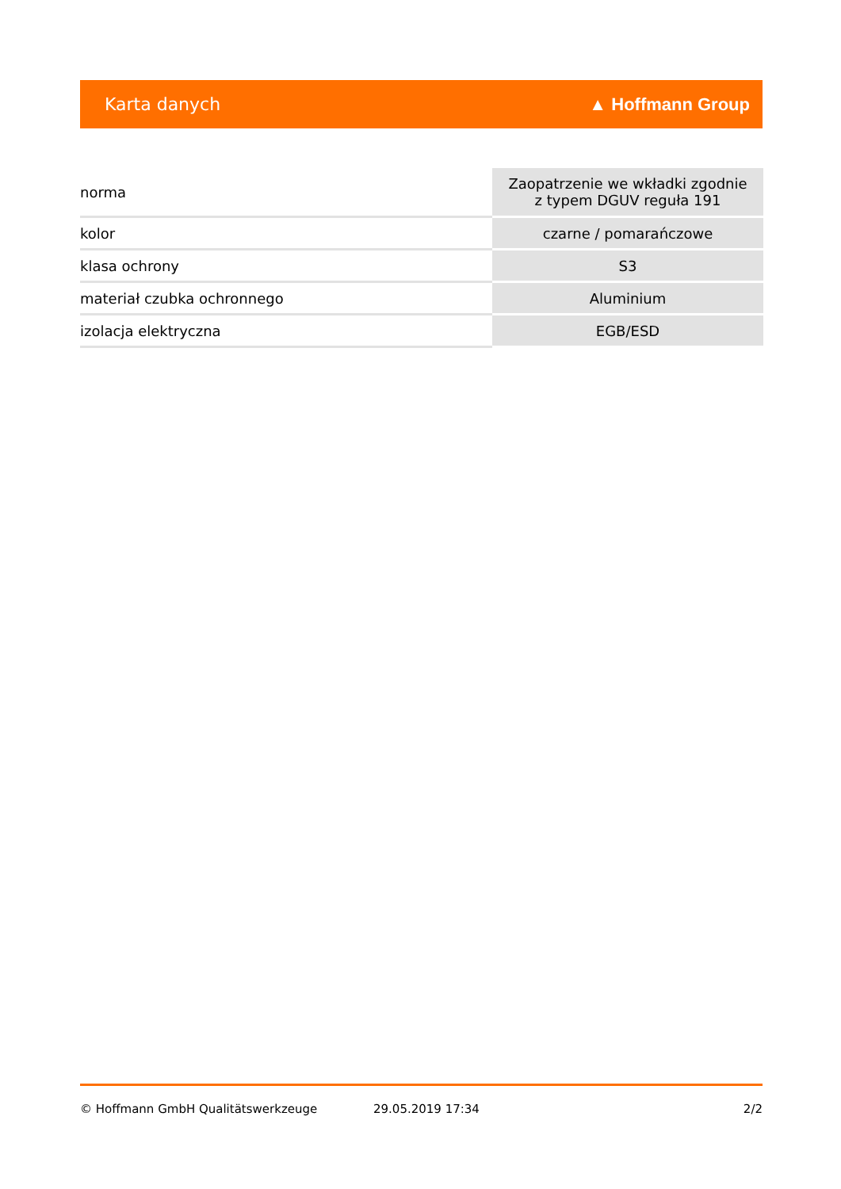Karta danych ▲ Hoffmann Group
| norma | Zaopatrzenie we wkładki zgodnie z typem DGUV reguła 191 |
| kolor | czarne / pomarańczowe |
| klasa ochrony | S3 |
| materiał czubka ochronnego | Aluminium |
| izolacja elektryczna | EGB/ESD |
© Hoffmann GmbH Qualitätswerkzeuge 29.05.2019 17:34 2/2